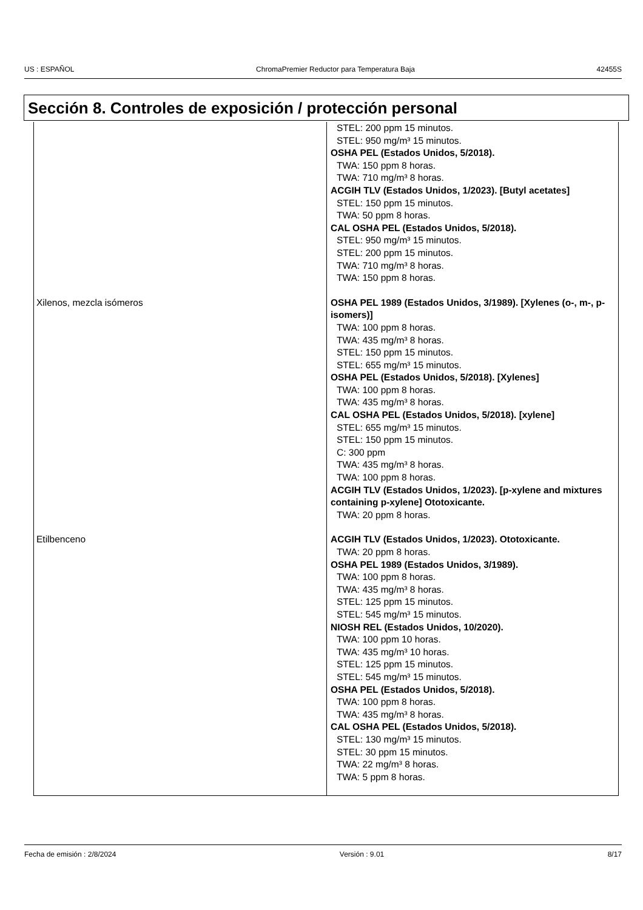US : ESPAÑOL ChromaPremier Reductor para Temperatura Baja 42455S
Sección 8. Controles de exposición / protección personal
| | STEL: 200 ppm 15 minutos. STEL: 950 mg/m³ 15 minutos. OSHA PEL (Estados Unidos, 5/2018). TWA: 150 ppm 8 horas. TWA: 710 mg/m³ 8 horas. ACGIH TLV (Estados Unidos, 1/2023). [Butyl acetates] STEL: 150 ppm 15 minutos. TWA: 50 ppm 8 horas. CAL OSHA PEL (Estados Unidos, 5/2018). STEL: 950 mg/m³ 15 minutos. STEL: 200 ppm 15 minutos. TWA: 710 mg/m³ 8 horas. TWA: 150 ppm 8 horas. |
| Xilenos, mezcla isómeros | OSHA PEL 1989 (Estados Unidos, 3/1989). [Xylenes (o-, m-, p-isomers)] TWA: 100 ppm 8 horas. TWA: 435 mg/m³ 8 horas. STEL: 150 ppm 15 minutos. STEL: 655 mg/m³ 15 minutos. OSHA PEL (Estados Unidos, 5/2018). [Xylenes] TWA: 100 ppm 8 horas. TWA: 435 mg/m³ 8 horas. CAL OSHA PEL (Estados Unidos, 5/2018). [xylene] STEL: 655 mg/m³ 15 minutos. STEL: 150 ppm 15 minutos. C: 300 ppm TWA: 435 mg/m³ 8 horas. TWA: 100 ppm 8 horas. ACGIH TLV (Estados Unidos, 1/2023). [p-xylene and mixtures containing p-xylene] Ototoxicante. TWA: 20 ppm 8 horas. |
| Etilbenceno | ACGIH TLV (Estados Unidos, 1/2023). Ototoxicante. TWA: 20 ppm 8 horas. OSHA PEL 1989 (Estados Unidos, 3/1989). TWA: 100 ppm 8 horas. TWA: 435 mg/m³ 8 horas. STEL: 125 ppm 15 minutos. STEL: 545 mg/m³ 15 minutos. NIOSH REL (Estados Unidos, 10/2020). TWA: 100 ppm 10 horas. TWA: 435 mg/m³ 10 horas. STEL: 125 ppm 15 minutos. STEL: 545 mg/m³ 15 minutos. OSHA PEL (Estados Unidos, 5/2018). TWA: 100 ppm 8 horas. TWA: 435 mg/m³ 8 horas. CAL OSHA PEL (Estados Unidos, 5/2018). STEL: 130 mg/m³ 15 minutos. STEL: 30 ppm 15 minutos. TWA: 22 mg/m³ 8 horas. TWA: 5 ppm 8 horas. |
Fecha de emisión : 2/8/2024 Versión : 9.01 8/17